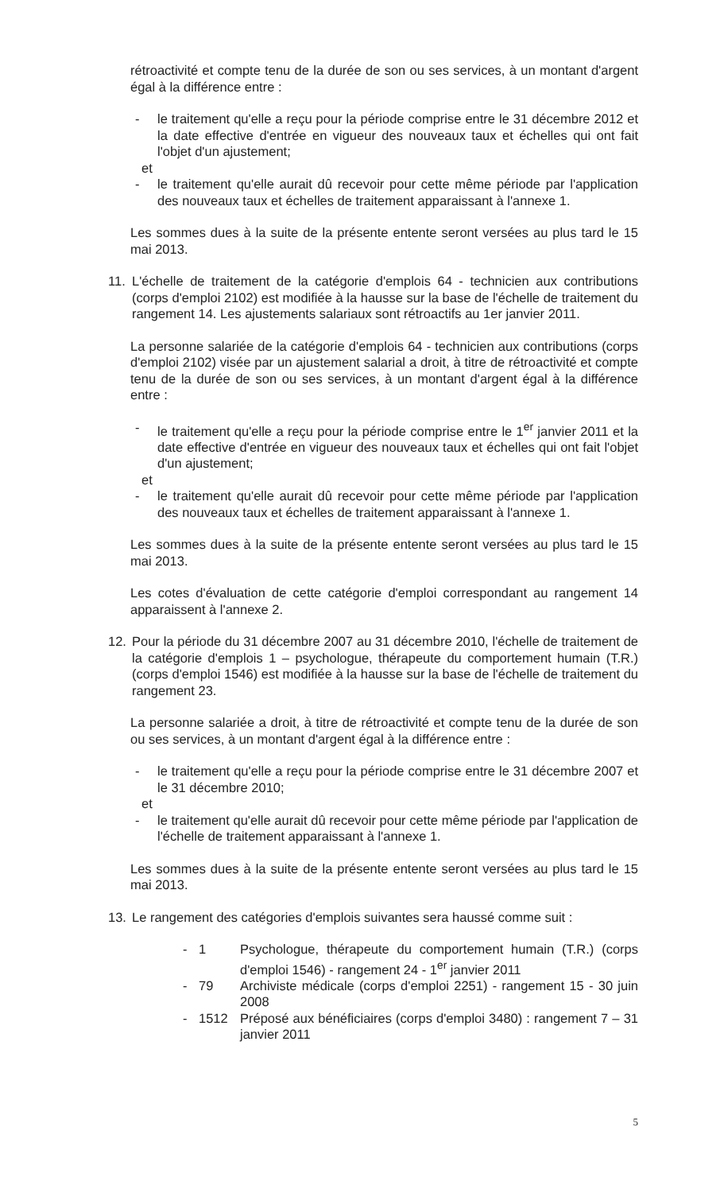rétroactivité et compte tenu de la durée de son ou ses services, à un montant d'argent égal à la différence entre :
- le traitement qu'elle a reçu pour la période comprise entre le 31 décembre 2012 et la date effective d'entrée en vigueur des nouveaux taux et échelles qui ont fait l'objet d'un ajustement;
et
- le traitement qu'elle aurait dû recevoir pour cette même période par l'application des nouveaux taux et échelles de traitement apparaissant à l'annexe 1.
Les sommes dues à la suite de la présente entente seront versées au plus tard le 15 mai 2013.
11. L'échelle de traitement de la catégorie d'emplois 64 - technicien aux contributions (corps d'emploi 2102) est modifiée à la hausse sur la base de l'échelle de traitement du rangement 14. Les ajustements salariaux sont rétroactifs au 1er janvier 2011.
La personne salariée de la catégorie d'emplois 64 - technicien aux contributions (corps d'emploi 2102) visée par un ajustement salarial a droit, à titre de rétroactivité et compte tenu de la durée de son ou ses services, à un montant d'argent égal à la différence entre :
- le traitement qu'elle a reçu pour la période comprise entre le 1<sup>er</sup> janvier 2011 et la date effective d'entrée en vigueur des nouveaux taux et échelles qui ont fait l'objet d'un ajustement;
et
- le traitement qu'elle aurait dû recevoir pour cette même période par l'application des nouveaux taux et échelles de traitement apparaissant à l'annexe 1.
Les sommes dues à la suite de la présente entente seront versées au plus tard le 15 mai 2013.
Les cotes d'évaluation de cette catégorie d'emploi correspondant au rangement 14 apparaissent à l'annexe 2.
12. Pour la période du 31 décembre 2007 au 31 décembre 2010, l'échelle de traitement de la catégorie d'emplois 1 – psychologue, thérapeute du comportement humain (T.R.) (corps d'emploi 1546) est modifiée à la hausse sur la base de l'échelle de traitement du rangement 23.
La personne salariée a droit, à titre de rétroactivité et compte tenu de la durée de son ou ses services, à un montant d'argent égal à la différence entre :
- le traitement qu'elle a reçu pour la période comprise entre le 31 décembre 2007 et le 31 décembre 2010;
et
- le traitement qu'elle aurait dû recevoir pour cette même période par l'application de l'échelle de traitement apparaissant à l'annexe 1.
Les sommes dues à la suite de la présente entente seront versées au plus tard le 15 mai 2013.
13. Le rangement des catégories d'emplois suivantes sera haussé comme suit :
- 1 Psychologue, thérapeute du comportement humain (T.R.) (corps d'emploi 1546) - rangement 24 - 1<sup>er</sup> janvier 2011
- 79 Archiviste médicale (corps d'emploi 2251) - rangement 15 - 30 juin 2008
- 1512 Préposé aux bénéficiaires (corps d'emploi 3480) : rangement 7 – 31 janvier 2011
5